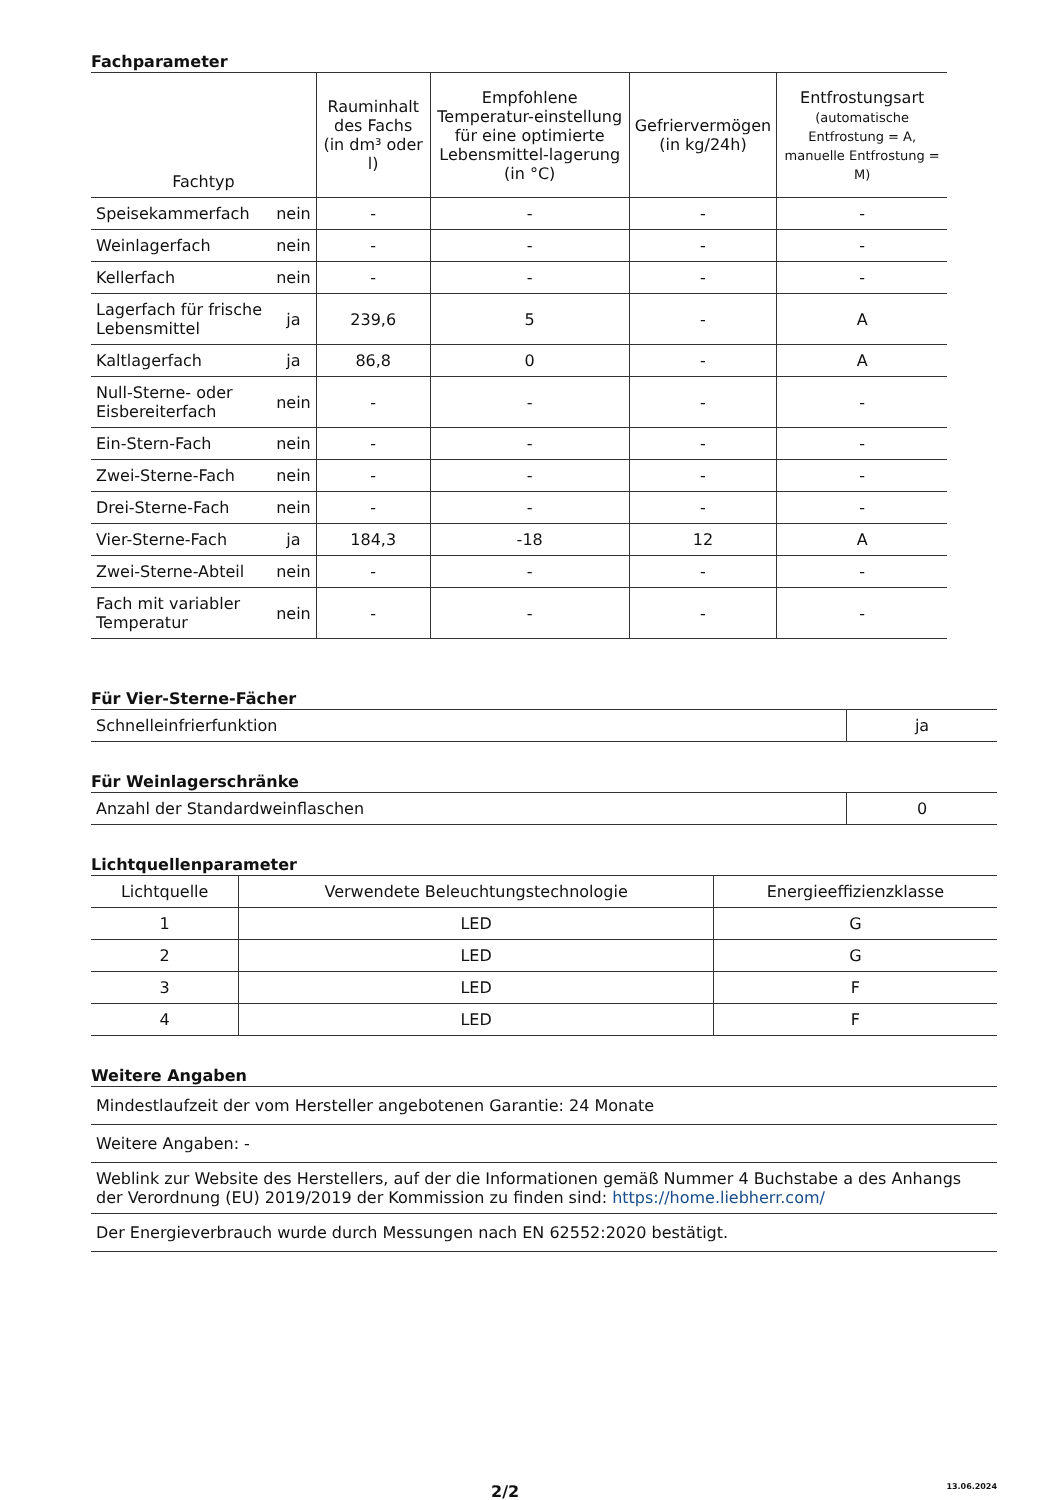Fachparameter
| Fachtyp | | Rauminhalt des Fachs (in dm³ oder l) | Empfohlene Temperatur-einstellung für eine optimierte Lebensmittel-lagerung (in °C) | Gefriervermögen (in kg/24h) | Entfrostungsart (automatische Entfrostung = A, manuelle Entfrostung = M) |
| --- | --- | --- | --- | --- | --- |
| Speisekammerfach | nein | - | - | - | - |
| Weinlagerfach | nein | - | - | - | - |
| Kellerfach | nein | - | - | - | - |
| Lagerfach für frische Lebensmittel | ja | 239,6 | 5 | - | A |
| Kaltlagerfach | ja | 86,8 | 0 | - | A |
| Null-Sterne- oder Eisbereiterfach | nein | - | - | - | - |
| Ein-Stern-Fach | nein | - | - | - | - |
| Zwei-Sterne-Fach | nein | - | - | - | - |
| Drei-Sterne-Fach | nein | - | - | - | - |
| Vier-Sterne-Fach | ja | 184,3 | -18 | 12 | A |
| Zwei-Sterne-Abteil | nein | - | - | - | - |
| Fach mit variabler Temperatur | nein | - | - | - | - |
Für Vier-Sterne-Fächer
| Schnelleinfrierfunktion | ja |
Für Weinlagerschränke
| Anzahl der Standardweinflaschen | 0 |
Lichtquellenparameter
| Lichtquelle | Verwendete Beleuchtungstechnologie | Energieeffizienzklasse |
| --- | --- | --- |
| 1 | LED | G |
| 2 | LED | G |
| 3 | LED | F |
| 4 | LED | F |
Weitere Angaben
| Mindestlaufzeit der vom Hersteller angebotenen Garantie: 24 Monate |
| Weitere Angaben: - |
| Weblink zur Website des Herstellers, auf der die Informationen gemäß Nummer 4 Buchstabe a des Anhangs der Verordnung (EU) 2019/2019 der Kommission zu finden sind: https://home.liebherr.com/ |
| Der Energieverbrauch wurde durch Messungen nach EN 62552:2020 bestätigt. |
2/2 13.06.2024